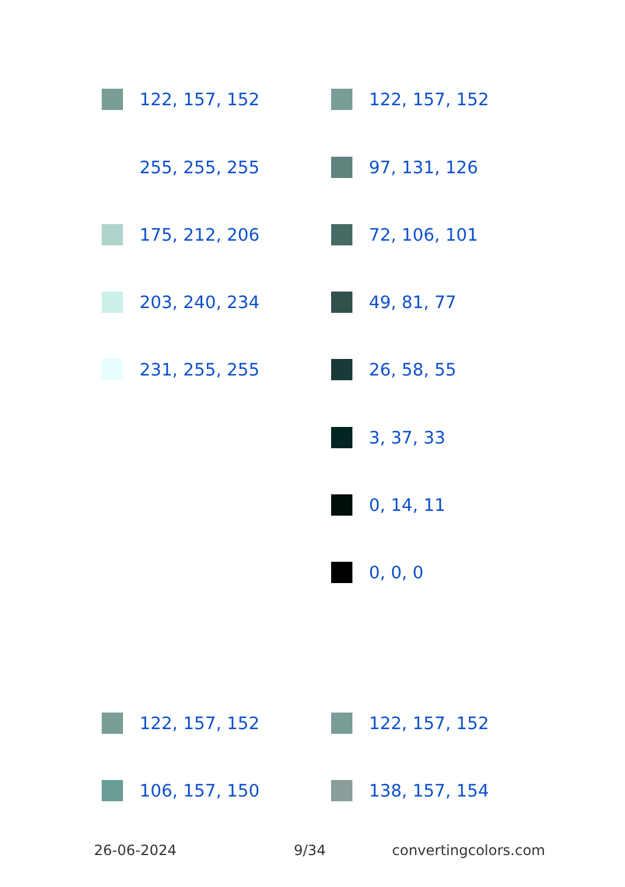122, 157, 152 122, 157, 152
255, 255, 255 97, 131, 126
175, 212, 206 72, 106, 101
203, 240, 234 49, 81, 77
231, 255, 255 26, 58, 55
3, 37, 33
0, 14, 11
0, 0, 0
122, 157, 152 122, 157, 152
106, 157, 150 138, 157, 154
26-06-2024 9/34 convertingcolors.com